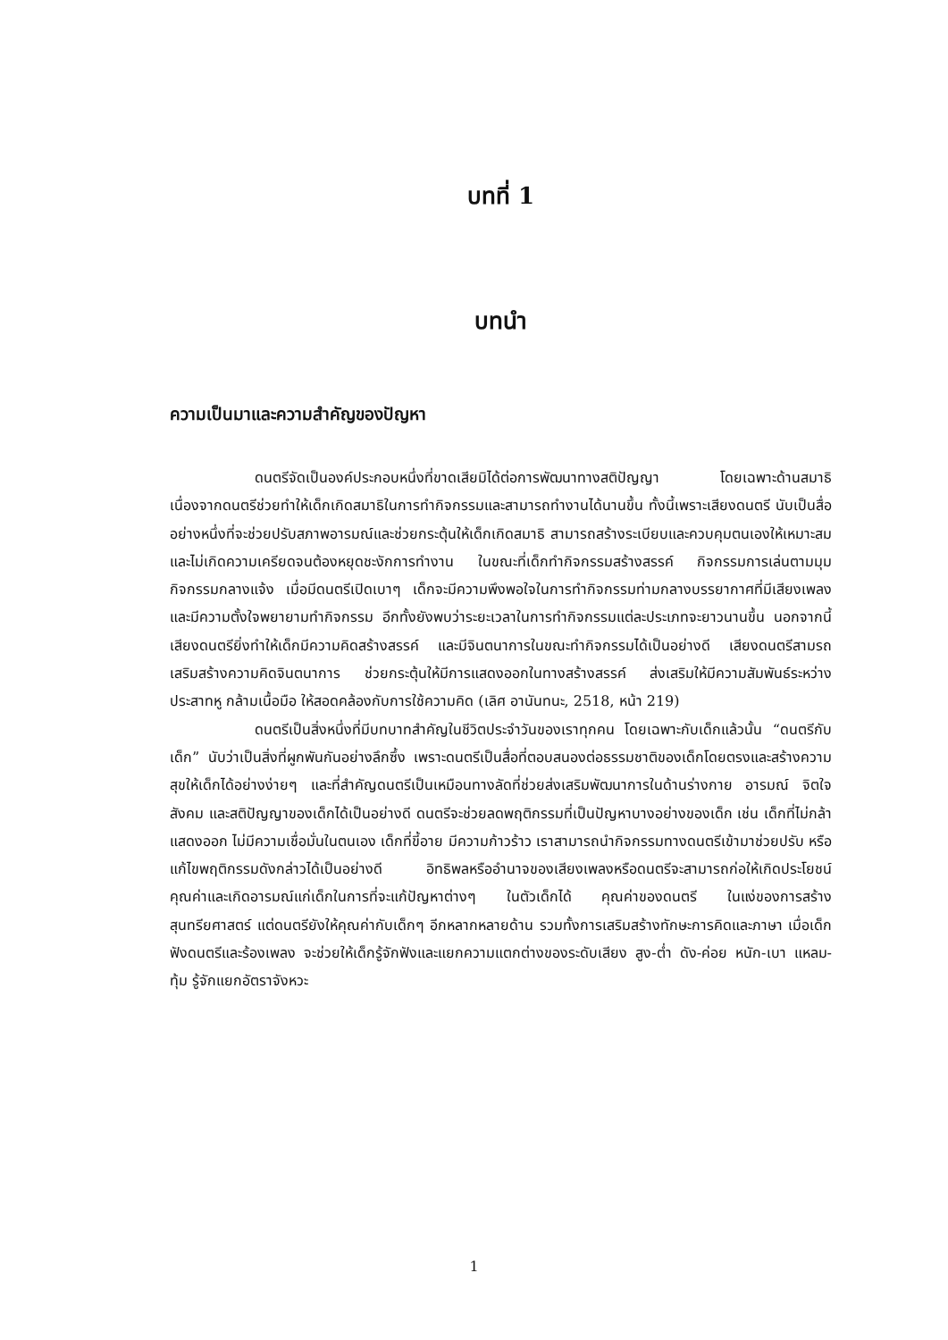บทที่ 1
บทนำ
ความเป็นมาและความสำคัญของปัญหา
ดนตรีจัดเป็นองค์ประกอบหนึ่งที่ขาดเสียมิได้ต่อการพัฒนาทางสติปัญญา โดยเฉพาะด้านสมาธิ เนื่องจากดนตรีช่วยทำให้เด็กเกิดสมาธิในการทำกิจกรรมและสามารถทำงานได้นานขึ้น ทั้งนี้เพราะเสียงดนตรี นับเป็นสื่ออย่างหนึ่งที่จะช่วยปรับสภาพอารมณ์และช่วยกระตุ้นให้เด็กเกิดสมาธิ สามารถสร้างระเบียบและควบคุมตนเองให้เหมาะสมและไม่เกิดความเครียดจนต้องหยุดชะงักการทำงาน ในขณะที่เด็กทำกิจกรรมสร้างสรรค์ กิจกรรมการเล่นตามมุม กิจกรรมกลางแจ้ง เมื่อมีดนตรีเปิดเบาๆ เด็กจะมีความพึงพอใจในการทำกิจกรรมท่ามกลางบรรยากาศที่มีเสียงเพลง และมีความตั้งใจพยายามทำกิจกรรม อีกทั้งยังพบว่าระยะเวลาในการทำกิจกรรมแต่ละประเภทจะยาวนานขึ้น นอกจากนี้เสียงดนตรียิ่งทำให้เด็กมีความคิดสร้างสรรค์ และมีจินตนาการในขณะทำกิจกรรมได้เป็นอย่างดี เสียงดนตรีสามรถเสริมสร้างความคิดจินตนาการ ช่วยกระตุ้นให้มีการแสดงออกในทางสร้างสรรค์ ส่งเสริมให้มีความสัมพันธ์ระหว่างประสาทหู กล้ามเนื้อมือ ให้สอดคล้องกับการใช้ความคิด (เลิศ อานันทนะ, 2518, หน้า 219)
ดนตรีเป็นสิ่งหนึ่งที่มีบทบาทสำคัญในชีวิตประจำวันของเราทุกคน โดยเฉพาะกับเด็กแล้วนั้น “ดนตรีกับเด็ก” นับว่าเป็นสิ่งที่ผูกพันกันอย่างลึกซึ้ง เพราะดนตรีเป็นสื่อที่ตอบสนองต่อธรรมชาติของเด็กโดยตรงและสร้างความสุขให้เด็กได้อย่างง่ายๆ และที่สำคัญดนตรีเป็นเหมือนทางลัดที่ช่วยส่งเสริมพัฒนาการในด้านร่างกาย อารมณ์ จิตใจ สังคม และสติปัญญาของเด็กได้เป็นอย่างดี ดนตรีจะช่วยลดพฤติกรรมที่เป็นปัญหาบางอย่างของเด็ก เช่น เด็กที่ไม่กล้าแสดงออก ไม่มีความเชื่อมั่นในตนเอง เด็กที่ขี้อาย มีความก้าวร้าว เราสามารถนำกิจกรรมทางดนตรีเข้ามาช่วยปรับ หรือแก้ไขพฤติกรรมดังกล่าวได้เป็นอย่างดี อิทธิพลหรืออำนาจของเสียงเพลงหรือดนตรีจะสามารถก่อให้เกิดประโยชน์ คุณค่าและเกิดอารมณ์แก่เด็กในการที่จะแก้ปัญหาต่างๆ ในตัวเด็กได้ คุณค่าของดนตรี ในแง่ของการสร้างสุนทรียศาสตร์ แต่ดนตรียังให้คุณค่ากับเด็กๆ อีกหลากหลายด้าน รวมทั้งการเสริมสร้างทักษะการคิดและภาษา เมื่อเด็กฟังดนตรีและร้องเพลง จะช่วยให้เด็กรู้จักฟังและแยกความแตกต่างของระดับเสียง สูง-ต่ำ ดัง-ค่อย หนัก-เบา แหลม-ทุ้ม รู้จักแยกอัตราจังหวะ
1